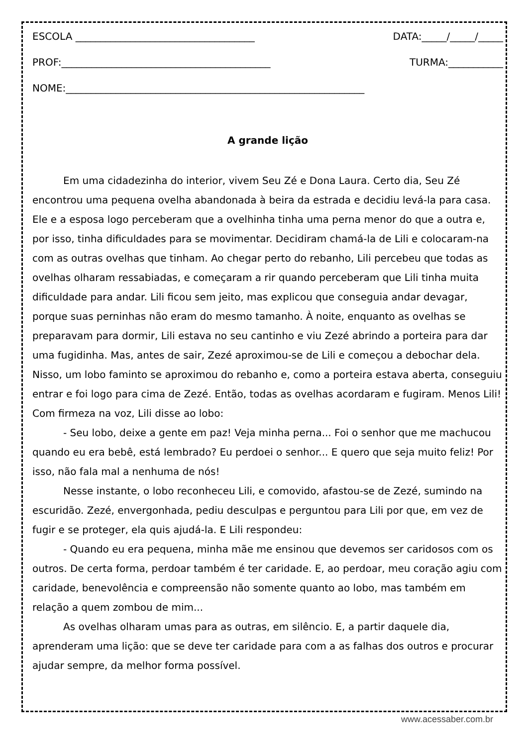ESCOLA ____________________________________ DATA:_____/_____/_____
PROF:__________________________________________ TURMA:___________
NOME:____________________________________________________________
A grande lição
Em uma cidadezinha do interior, vivem Seu Zé e Dona Laura. Certo dia, Seu Zé encontrou uma pequena ovelha abandonada à beira da estrada e decidiu levá-la para casa. Ele e a esposa logo perceberam que a ovelhinha tinha uma perna menor do que a outra e, por isso, tinha dificuldades para se movimentar. Decidiram chamá-la de Lili e colocaram-na com as outras ovelhas que tinham. Ao chegar perto do rebanho, Lili percebeu que todas as ovelhas olharam ressabiadas, e começaram a rir quando perceberam que Lili tinha muita dificuldade para andar. Lili ficou sem jeito, mas explicou que conseguia andar devagar, porque suas perninhas não eram do mesmo tamanho. À noite, enquanto as ovelhas se preparavam para dormir, Lili estava no seu cantinho e viu Zezé abrindo a porteira para dar uma fugidinha. Mas, antes de sair, Zezé aproximou-se de Lili e começou a debochar dela. Nisso, um lobo faminto se aproximou do rebanho e, como a porteira estava aberta, conseguiu entrar e foi logo para cima de Zezé. Então, todas as ovelhas acordaram e fugiram. Menos Lili! Com firmeza na voz, Lili disse ao lobo:
- Seu lobo, deixe a gente em paz! Veja minha perna... Foi o senhor que me machucou quando eu era bebê, está lembrado? Eu perdoei o senhor... E quero que seja muito feliz! Por isso, não fala mal a nenhuma de nós!
Nesse instante, o lobo reconheceu Lili, e comovido, afastou-se de Zezé, sumindo na escuridão. Zezé, envergonhada, pediu desculpas e perguntou para Lili por que, em vez de fugir e se proteger, ela quis ajudá-la. E Lili respondeu:
- Quando eu era pequena, minha mãe me ensinou que devemos ser caridosos com os outros. De certa forma, perdoar também é ter caridade. E, ao perdoar, meu coração agiu com caridade, benevolência e compreensão não somente quanto ao lobo, mas também em relação a quem zombou de mim...
As ovelhas olharam umas para as outras, em silêncio. E, a partir daquele dia, aprenderam uma lição: que se deve ter caridade para com a as falhas dos outros e procurar ajudar sempre, da melhor forma possível.
www.acessaber.com.br